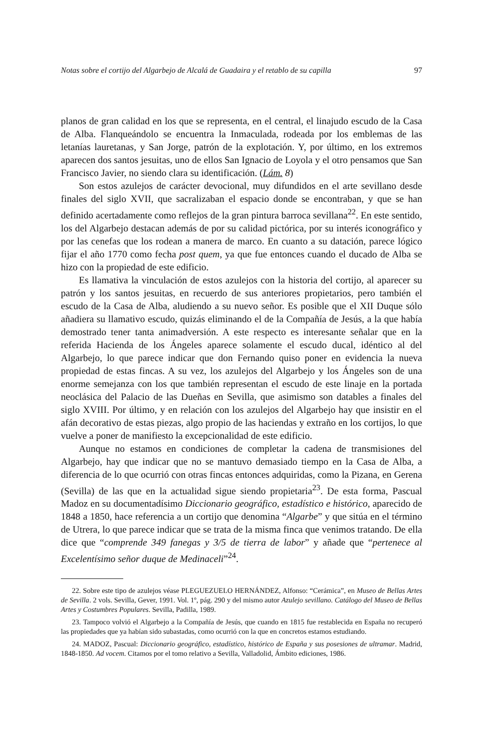Notas sobre el cortijo del Algarbejo de Alcalá de Guadaira y el retablo de su capilla 97
planos de gran calidad en los que se representa, en el central, el linajudo escudo de la Casa de Alba. Flanqueándolo se encuentra la Inmaculada, rodeada por los emblemas de las letanías lauretanas, y San Jorge, patrón de la explotación. Y, por último, en los extremos aparecen dos santos jesuitas, uno de ellos San Ignacio de Loyola y el otro pensamos que San Francisco Javier, no siendo clara su identificación. (Lám. 8)
Son estos azulejos de carácter devocional, muy difundidos en el arte sevillano desde finales del siglo XVII, que sacralizaban el espacio donde se encontraban, y que se han definido acertadamente como reflejos de la gran pintura barroca sevillana<sup>22</sup>. En este sentido, los del Algarbejo destacan además de por su calidad pictórica, por su interés iconográfico y por las cenefas que los rodean a manera de marco. En cuanto a su datación, parece lógico fijar el año 1770 como fecha post quem, ya que fue entonces cuando el ducado de Alba se hizo con la propiedad de este edificio.
Es llamativa la vinculación de estos azulejos con la historia del cortijo, al aparecer su patrón y los santos jesuitas, en recuerdo de sus anteriores propietarios, pero también el escudo de la Casa de Alba, aludiendo a su nuevo señor. Es posible que el XII Duque sólo añadiera su llamativo escudo, quizás eliminando el de la Compañía de Jesús, a la que había demostrado tener tanta animadversión. A este respecto es interesante señalar que en la referida Hacienda de los Ángeles aparece solamente el escudo ducal, idéntico al del Algarbejo, lo que parece indicar que don Fernando quiso poner en evidencia la nueva propiedad de estas fincas. A su vez, los azulejos del Algarbejo y los Ángeles son de una enorme semejanza con los que también representan el escudo de este linaje en la portada neoclásica del Palacio de las Dueñas en Sevilla, que asimismo son datables a finales del siglo XVIII. Por último, y en relación con los azulejos del Algarbejo hay que insistir en el afán decorativo de estas piezas, algo propio de las haciendas y extraño en los cortijos, lo que vuelve a poner de manifiesto la excepcionalidad de este edificio.
Aunque no estamos en condiciones de completar la cadena de transmisiones del Algarbejo, hay que indicar que no se mantuvo demasiado tiempo en la Casa de Alba, a diferencia de lo que ocurrió con otras fincas entonces adquiridas, como la Pizana, en Gerena (Sevilla) de las que en la actualidad sigue siendo propietaria<sup>23</sup>. De esta forma, Pascual Madoz en su documentadísimo Diccionario geográfico, estadístico e histórico, aparecido de 1848 a 1850, hace referencia a un cortijo que denomina “Algarbe” y que sitúa en el término de Utrera, lo que parece indicar que se trata de la misma finca que venimos tratando. De ella dice que “comprende 349 fanegas y 3/5 de tierra de labor” y añade que “pertenece al Excelentísimo señor duque de Medinaceli”<sup>24</sup>.
22. Sobre este tipo de azulejos véase PLEGUEZUELO HERNÁNDEZ, Alfonso: “Cerámica”, en Museo de Bellas Artes de Sevilla. 2 vols. Sevilla, Gever, 1991. Vol. 1º, pág. 290 y del mismo autor Azulejo sevillano. Catálogo del Museo de Bellas Artes y Costumbres Populares. Sevilla, Padilla, 1989.
23. Tampoco volvió el Algarbejo a la Compañía de Jesús, que cuando en 1815 fue restablecida en España no recuperó las propiedades que ya habían sido subastadas, como ocurrió con la que en concretos estamos estudiando.
24. MADOZ, Pascual: Diccionario geográfico, estadístico, histórico de España y sus posesiones de ultramar. Madrid, 1848-1850. Ad vocem. Citamos por el tomo relativo a Sevilla, Valladolid, Ámbito ediciones, 1986.